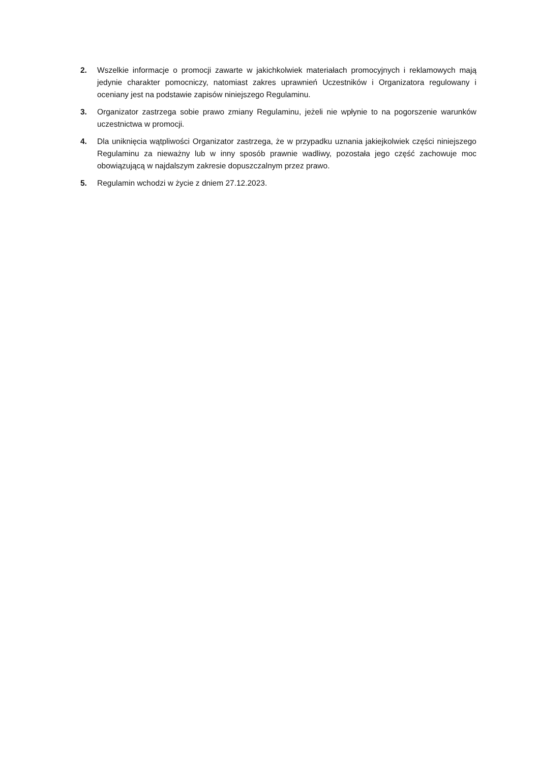2. Wszelkie informacje o promocji zawarte w jakichkolwiek materiałach promocyjnych i reklamowych mają jedynie charakter pomocniczy, natomiast zakres uprawnień Uczestników i Organizatora regulowany i oceniany jest na podstawie zapisów niniejszego Regulaminu.
3. Organizator zastrzega sobie prawo zmiany Regulaminu, jeżeli nie wpłynie to na pogorszenie warunków uczestnictwa w promocji.
4. Dla uniknięcia wątpliwości Organizator zastrzega, że w przypadku uznania jakiejkolwiek części niniejszego Regulaminu za nieważny lub w inny sposób prawnie wadliwy, pozostała jego część zachowuje moc obowiązującą w najdalszym zakresie dopuszczalnym przez prawo.
5. Regulamin wchodzi w życie z dniem 27.12.2023.